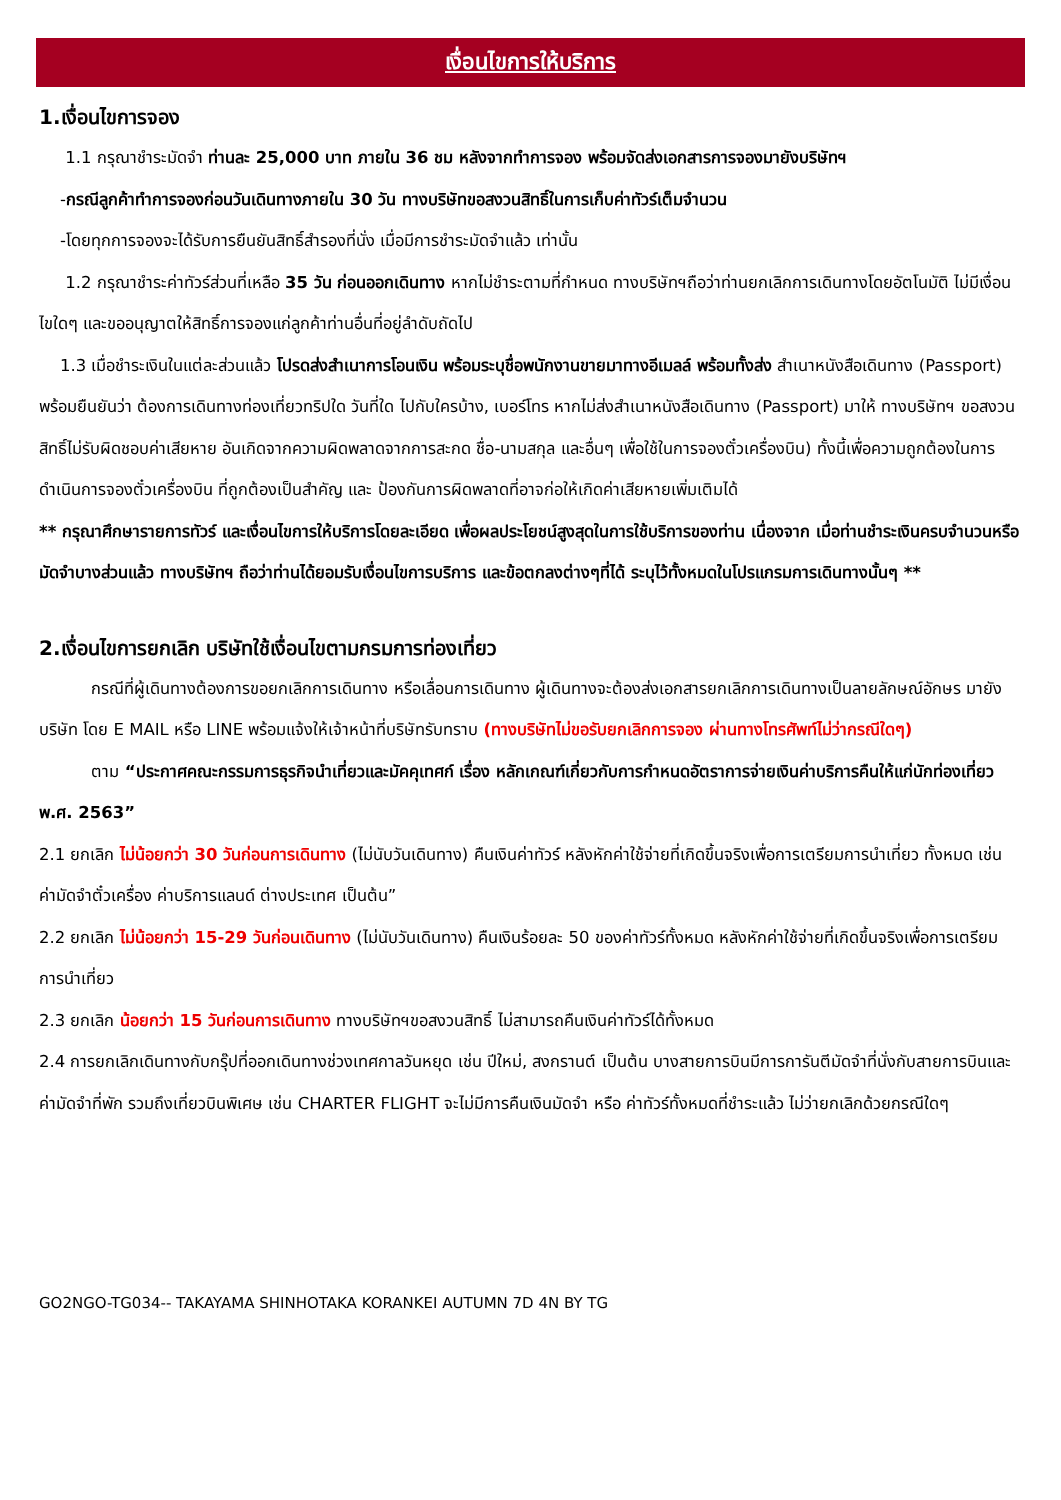เงื่อนไขการให้บริการ
1.เงื่อนไขการจอง
1.1 กรุณาชำระมัดจำ ท่านละ 25,000 บาท ภายใน 36 ชม หลังจากทำการจอง พร้อมจัดส่งเอกสารการจองมายังบริษัทฯ
-กรณีลูกค้าทำการจองก่อนวันเดินทางภายใน 30 วัน ทางบริษัทขอสงวนสิทธิ์ในการเก็บค่าทัวร์เต็มจำนวน
-โดยทุกการจองจะได้รับการยืนยันสิทธิ์สำรองที่นั่ง เมื่อมีการชำระมัดจำแล้ว เท่านั้น
1.2 กรุณาชำระค่าทัวร์ส่วนที่เหลือ 35 วัน ก่อนออกเดินทาง หากไม่ชำระตามที่กำหนด ทางบริษัทฯถือว่าท่านยกเลิกการเดินทางโดยอัตโนมัติ ไม่มีเงื่อนไขใดๆ และขออนุญาตให้สิทธิ์การจองแก่ลูกค้าท่านอื่นที่อยู่ลำดับถัดไป
1.3 เมื่อชำระเงินในแต่ละส่วนแล้ว โปรดส่งสำเนาการโอนเงิน พร้อมระบุชื่อพนักงานขายมาทางอีเมลล์ พร้อมทั้งส่ง สำเนาหนังสือเดินทาง (Passport) พร้อมยืนยันว่า ต้องการเดินทางท่องเที่ยวทริปใด วันที่ใด ไปกับใครบ้าง, เบอร์โทร หากไม่ส่งสำเนาหนังสือเดินทาง (Passport) มาให้ ทางบริษัทฯ ขอสงวนสิทธิ์ไม่รับผิดชอบค่าเสียหาย อันเกิดจากความผิดพลาดจากการสะกด ชื่อ-นามสกุล และอื่นๆ เพื่อใช้ในการจองตั๋วเครื่องบิน) ทั้งนี้เพื่อความถูกต้องในการดำเนินการจองตั๋วเครื่องบิน ที่ถูกต้องเป็นสำคัญ และ ป้องกันการผิดพลาดที่อาจก่อให้เกิดค่าเสียหายเพิ่มเติมได้
** กรุณาศึกษารายการทัวร์ และเงื่อนไขการให้บริการโดยละเอียด เพื่อผลประโยชน์สูงสุดในการใช้บริการของท่าน เนื่องจาก เมื่อท่านชำระเงินครบจำนวนหรือมัดจำบางส่วนแล้ว ทางบริษัทฯ ถือว่าท่านได้ยอมรับเงื่อนไขการบริการ และข้อตกลงต่างๆที่ได้ ระบุไว้ทั้งหมดในโปรแกรมการเดินทางนั้นๆ **
2.เงื่อนไขการยกเลิก บริษัทใช้เงื่อนไขตามกรมการท่องเที่ยว
กรณีที่ผู้เดินทางต้องการขอยกเลิกการเดินทาง หรือเลื่อนการเดินทาง ผู้เดินทางจะต้องส่งเอกสารยกเลิกการเดินทางเป็นลายลักษณ์อักษร มายังบริษัท โดย E MAIL หรือ LINE พร้อมแจ้งให้เจ้าหน้าที่บริษัทรับทราบ (ทางบริษัทไม่ขอรับยกเลิกการจอง ผ่านทางโทรศัพท์ไม่ว่ากรณีใดๆ)
ตาม “ประกาศคณะกรรมการธุรกิจนำเที่ยวและมัคคุเทศก์ เรื่อง หลักเกณฑ์เกี่ยวกับการกำหนดอัตราการจ่ายเงินค่าบริการคืนให้แก่นักท่องเที่ยว พ.ศ. 2563”
2.1 ยกเลิก ไม่น้อยกว่า 30 วันก่อนการเดินทาง (ไม่นับวันเดินทาง) คืนเงินค่าทัวร์ หลังหักค่าใช้จ่ายที่เกิดขึ้นจริงเพื่อการเตรียมการนำเที่ยว ทั้งหมด เช่น ค่ามัดจำตั๋วเครื่อง ค่าบริการแลนด์ ต่างประเทศ เป็นต้น”
2.2 ยกเลิก ไม่น้อยกว่า 15-29 วันก่อนเดินทาง (ไม่นับวันเดินทาง) คืนเงินร้อยละ 50 ของค่าทัวร์ทั้งหมด หลังหักค่าใช้จ่ายที่เกิดขึ้นจริงเพื่อการเตรียมการนำเที่ยว
2.3 ยกเลิก น้อยกว่า 15 วันก่อนการเดินทาง ทางบริษัทฯขอสงวนสิทธิ์ ไม่สามารถคืนเงินค่าทัวร์ได้ทั้งหมด
2.4 การยกเลิกเดินทางกับกรุ๊ปที่ออกเดินทางช่วงเทศกาลวันหยุด เช่น ปีใหม่, สงกรานต์ เป็นต้น บางสายการบินมีการการันตีมัดจำที่นั่งกับสายการบินและค่ามัดจำที่พัก รวมถึงเที่ยวบินพิเศษ เช่น CHARTER FLIGHT จะไม่มีการคืนเงินมัดจำ หรือ ค่าทัวร์ทั้งหมดที่ชำระแล้ว ไม่ว่ายกเลิกด้วยกรณีใดๆ
GO2NGO-TG034-- TAKAYAMA SHINHOTAKA KORANKEI AUTUMN 7D 4N BY TG